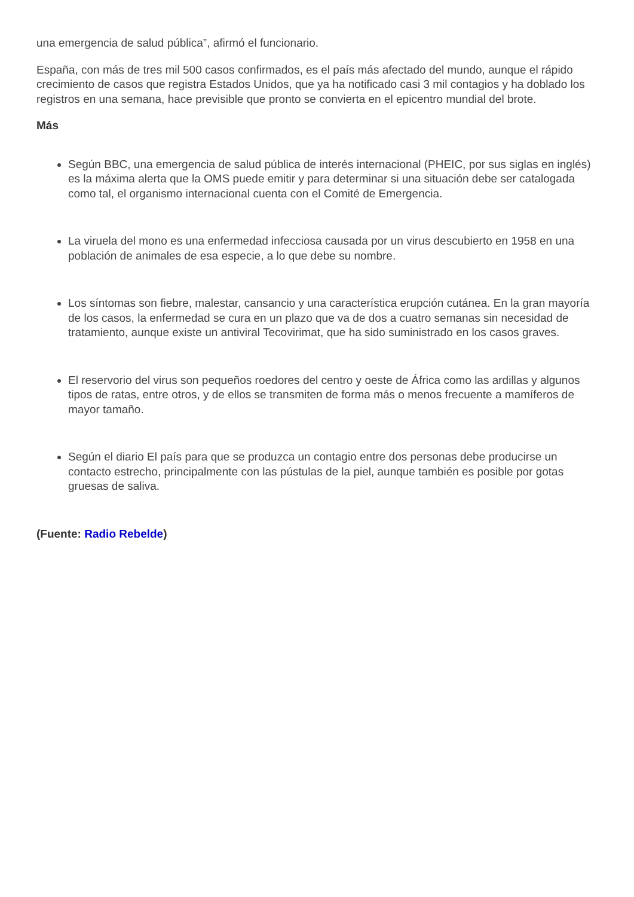una emergencia de salud pública”, afirmó el funcionario.
España, con más de tres mil 500 casos confirmados, es el país más afectado del mundo, aunque el rápido crecimiento de casos que registra Estados Unidos, que ya ha notificado casi 3 mil contagios y ha doblado los registros en una semana, hace previsible que pronto se convierta en el epicentro mundial del brote.
Más
Según BBC, una emergencia de salud pública de interés internacional (PHEIC, por sus siglas en inglés) es la máxima alerta que la OMS puede emitir y para determinar si una situación debe ser catalogada como tal, el organismo internacional cuenta con el Comité de Emergencia.
La viruela del mono es una enfermedad infecciosa causada por un virus descubierto en 1958 en una población de animales de esa especie, a lo que debe su nombre.
Los síntomas son fiebre, malestar, cansancio y una característica erupción cutánea. En la gran mayoría de los casos, la enfermedad se cura en un plazo que va de dos a cuatro semanas sin necesidad de tratamiento, aunque existe un antiviral Tecovirimat, que ha sido suministrado en los casos graves.
El reservorio del virus son pequeños roedores del centro y oeste de África como las ardillas y algunos tipos de ratas, entre otros, y de ellos se transmiten de forma más o menos frecuente a mamíferos de mayor tamaño.
Según el diario El país para que se produzca un contagio entre dos personas debe producirse un contacto estrecho, principalmente con las pústulas de la piel, aunque también es posible por gotas gruesas de saliva.
(Fuente: Radio Rebelde)